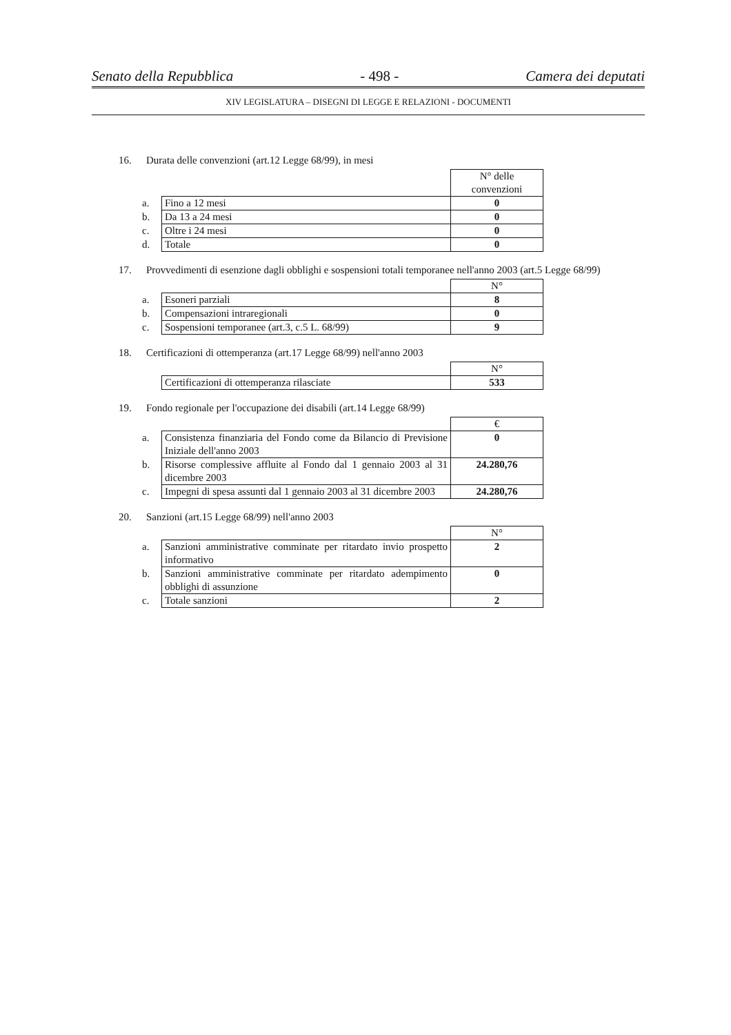Senato della Repubblica - 498 - Camera dei deputati
XIV LEGISLATURA – DISEGNI DI LEGGE E RELAZIONI - DOCUMENTI
16. Durata delle convenzioni (art.12 Legge 68/99), in mesi
| | | N° delle convenzioni |
| a. | Fino a 12 mesi | 0 |
| b. | Da 13 a 24 mesi | 0 |
| c. | Oltre i 24 mesi | 0 |
| d. | Totale | 0 |
17. Provvedimenti di esenzione dagli obblighi e sospensioni totali temporanee nell'anno 2003 (art.5 Legge 68/99)
| | | N° |
| a. | Esoneri parziali | 8 |
| b. | Compensazioni intraregionali | 0 |
| c. | Sospensioni temporanee (art.3, c.5 L. 68/99) | 9 |
18. Certificazioni di ottemperanza (art.17 Legge 68/99) nell'anno 2003
| | | N° |
| | Certificazioni di ottemperanza rilasciate | 533 |
19. Fondo regionale per l'occupazione dei disabili (art.14 Legge 68/99)
| | | € |
| a. | Consistenza finanziaria del Fondo come da Bilancio di Previsione Iniziale dell'anno 2003 | 0 |
| b. | Risorse complessive affluite al Fondo dal 1 gennaio 2003 al 31 dicembre 2003 | 24.280,76 |
| c. | Impegni di spesa assunti dal 1 gennaio 2003 al 31 dicembre 2003 | 24.280,76 |
20. Sanzioni (art.15 Legge 68/99) nell'anno 2003
| | | N° |
| a. | Sanzioni amministrative comminate per ritardato invio prospetto informativo | 2 |
| b. | Sanzioni amministrative comminate per ritardato adempimento obblighi di assunzione | 0 |
| c. | Totale sanzioni | 2 |